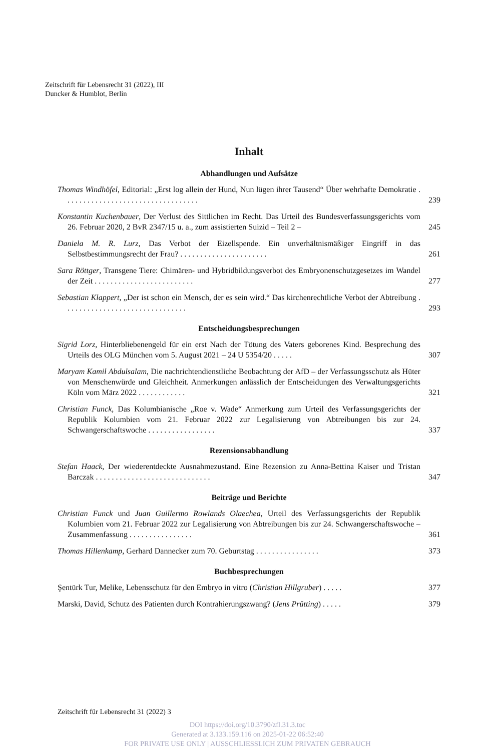Zeitschrift für Lebensrecht 31 (2022), III
Duncker & Humblot, Berlin
Inhalt
Abhandlungen und Aufsätze
Thomas Windhöfel, Editorial: „Erst log allein der Hund, Nun lügen ihrer Tausend“ Über wehrhafte Demokratie . . . . . . . . . . . . . . . . . . . . . . . . . . . . . . . . . . 239
Konstantin Kuchenbauer, Der Verlust des Sittlichen im Recht. Das Urteil des Bundesverfassungsgerichts vom 26. Februar 2020, 2 BvR 2347/15 u. a., zum assistierten Suizid – Teil 2 – 245
Daniela M. R. Lurz, Das Verbot der Eizellspende. Ein unverhältnismäßiger Eingriff in das Selbstbestimmungsrecht der Frau? . . . . . . . . . . . . . . . . . . . . . . 261
Sara Röttger, Transgene Tiere: Chimären- und Hybridbildungsverbot des Embryonenschutzgesetzes im Wandel der Zeit . . . . . . . . . . . . . . . . . . . . . . . . . 277
Sebastian Klappert, „Der ist schon ein Mensch, der es sein wird.“ Das kirchenrechtliche Verbot der Abtreibung . . . . . . . . . . . . . . . . . . . . . . . . . . . . . . . 293
Entscheidungsbesprechungen
Sigrid Lorz, Hinterbliebenengeld für ein erst Nach der Tötung des Vaters geborenes Kind. Besprechung des Urteils des OLG München vom 5. August 2021 – 24 U 5354/20 . . . . . 307
Maryam Kamil Abdulsalam, Die nachrichtendienstliche Beobachtung der AfD – der Verfassungsschutz als Hüter von Menschenwürde und Gleichheit. Anmerkungen anlässlich der Entscheidungen des Verwaltungsgerichts Köln vom März 2022 . . . . . . . . . . . . 321
Christian Funck, Das Kolumbianische „Roe v. Wade“ Anmerkung zum Urteil des Verfassungsgerichts der Republik Kolumbien vom 21. Februar 2022 zur Legalisierung von Abtreibungen bis zur 24. Schwangerschaftswoche . . . . . . . . . . . . . . . . . 337
Rezensionsabhandlung
Stefan Haack, Der wiederentdeckte Ausnahmezustand. Eine Rezension zu Anna-Bettina Kaiser und Tristan Barczak . . . . . . . . . . . . . . . . . . . . . . . . . . . . . 347
Beiträge und Berichte
Christian Funck und Juan Guillermo Rowlands Olaechea, Urteil des Verfassungsgerichts der Republik Kolumbien vom 21. Februar 2022 zur Legalisierung von Abtreibungen bis zur 24. Schwangerschaftswoche – Zusammenfassung . . . . . . . . . . . . . . . . 361
Thomas Hillenkamp, Gerhard Dannecker zum 70. Geburtstag . . . . . . . . . . . . . . . . 373
Buchbesprechungen
Şentürk Tur, Melike, Lebensschutz für den Embryo in vitro (Christian Hillgruber) . . . . . 377
Marski, David, Schutz des Patienten durch Kontrahierungszwang? (Jens Prütting) . . . . . 379
Zeitschrift für Lebensrecht 31 (2022) 3
DOI https://doi.org/10.3790/zfl.31.3.toc
Generated at 3.133.159.116 on 2025-01-22 06:52:40
FOR PRIVATE USE ONLY | AUSSCHLIESSLICH ZUM PRIVATEN GEBRAUCH